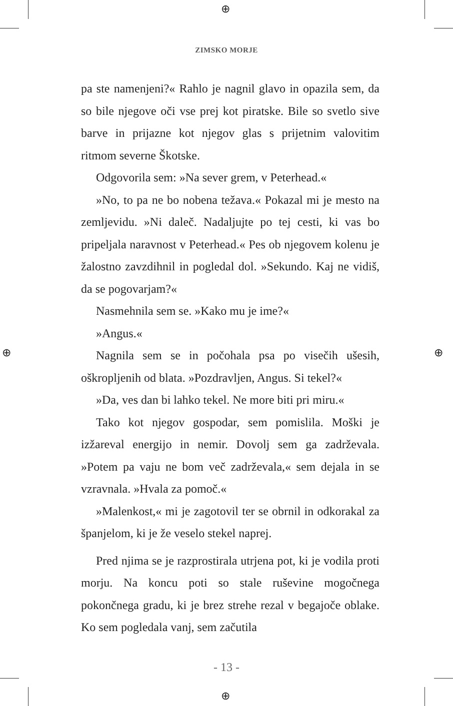⊕
⊕
⊕ ⊕
ZIMSKO MORJE
pa ste namenjeni?« Rahlo je nagnil glavo in opazila sem, da so bile njegove oči vse prej kot piratske. Bile so svetlo sive barve in prijazne kot njegov glas s prijetnim valovitim ritmom severne Škotske.
Odgovorila sem: »Na sever grem, v Peterhead.«
»No, to pa ne bo nobena težava.« Pokazal mi je mesto na zemljevidu. »Ni daleč. Nadaljujte po tej cesti, ki vas bo pripeljala naravnost v Peterhead.« Pes ob njegovem kolenu je žalostno zavzdihnil in pogledal dol. »Sekundo. Kaj ne vidiš, da se pogovarjam?«
Nasmehnila sem se. »Kako mu je ime?«
»Angus.«
Nagnila sem se in počohala psa po visečih ušesih, oškropljenih od blata. »Pozdravljen, Angus. Si tekel?«
»Da, ves dan bi lahko tekel. Ne more biti pri miru.«
Tako kot njegov gospodar, sem pomislila. Moški je izžareval energijo in nemir. Dovolj sem ga zadrževala. »Potem pa vaju ne bom več zadrževala,« sem dejala in se vzravnala. »Hvala za pomoč.«
»Malenkost,« mi je zagotovil ter se obrnil in odkorakal za španjelom, ki je že veselo stekel naprej.
Pred njima se je razprostirala utrjena pot, ki je vodila proti morju. Na koncu poti so stale ruševine mogočnega pokončnega gradu, ki je brez strehe rezal v begajoče oblake. Ko sem pogledala vanj, sem začutila
- 13 -